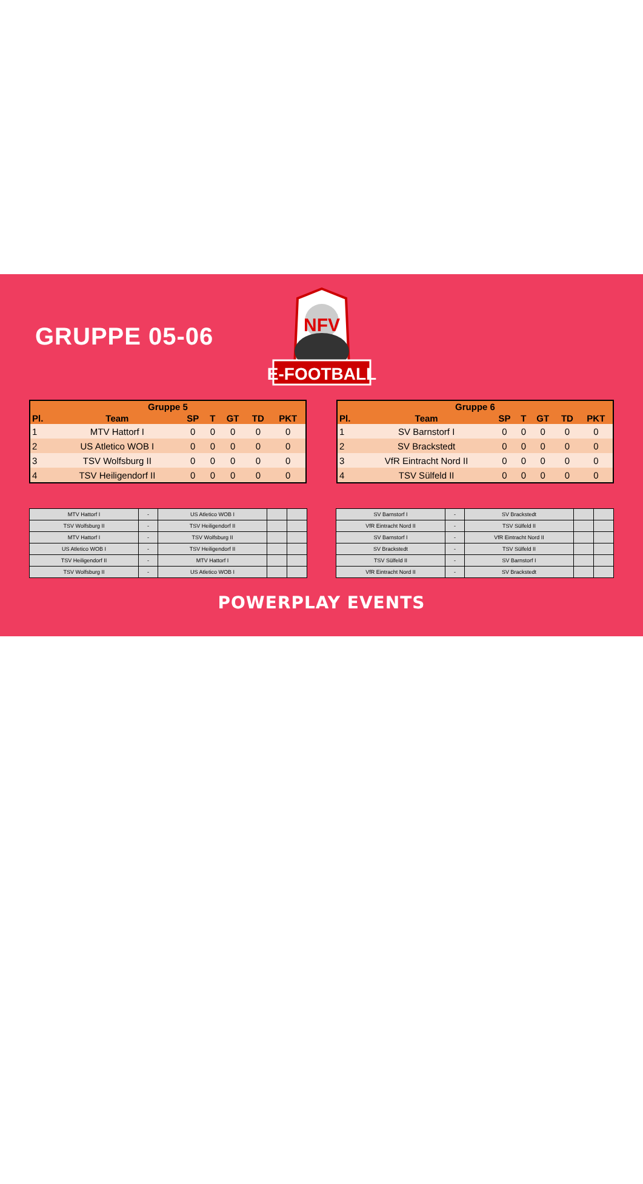GRUPPE 05-06
NFV
E-FOOTBALL
| Gruppe 5 | | | | | | |
| --- | --- | --- | --- | --- | --- | --- |
| Pl. | Team | SP | T | GT | TD | PKT |
| 1 | MTV Hattorf I | 0 | 0 | 0 | 0 | 0 |
| 2 | US Atletico WOB I | 0 | 0 | 0 | 0 | 0 |
| 3 | TSV Wolfsburg II | 0 | 0 | 0 | 0 | 0 |
| 4 | TSV Heiligendorf II | 0 | 0 | 0 | 0 | 0 |
| Gruppe 6 | | | | | | |
| --- | --- | --- | --- | --- | --- | --- |
| Pl. | Team | SP | T | GT | TD | PKT |
| 1 | SV Barnstorf I | 0 | 0 | 0 | 0 | 0 |
| 2 | SV Brackstedt | 0 | 0 | 0 | 0 | 0 |
| 3 | VfR Eintracht Nord II | 0 | 0 | 0 | 0 | 0 |
| 4 | TSV Sülfeld II | 0 | 0 | 0 | 0 | 0 |
| MTV Hattorf I | - | US Atletico WOB I | | |
| TSV Wolfsburg II | - | TSV Heiligendorf II | | |
| MTV Hattorf I | - | TSV Wolfsburg II | | |
| US Atletico WOB I | - | TSV Heiligendorf II | | |
| TSV Heiligendorf II | - | MTV Hattorf I | | |
| TSV Wolfsburg II | - | US Atletico WOB I | | |
| SV Barnstorf I | - | SV Brackstedt | | |
| VfR Eintracht Nord II | - | TSV Sülfeld II | | |
| SV Barnstorf I | - | VfR Eintracht Nord II | | |
| SV Brackstedt | - | TSV Sülfeld II | | |
| TSV Sülfeld II | - | SV Barnstorf I | | |
| VfR Eintracht Nord II | - | SV Brackstedt | | |
POWERPLAY EVENTS